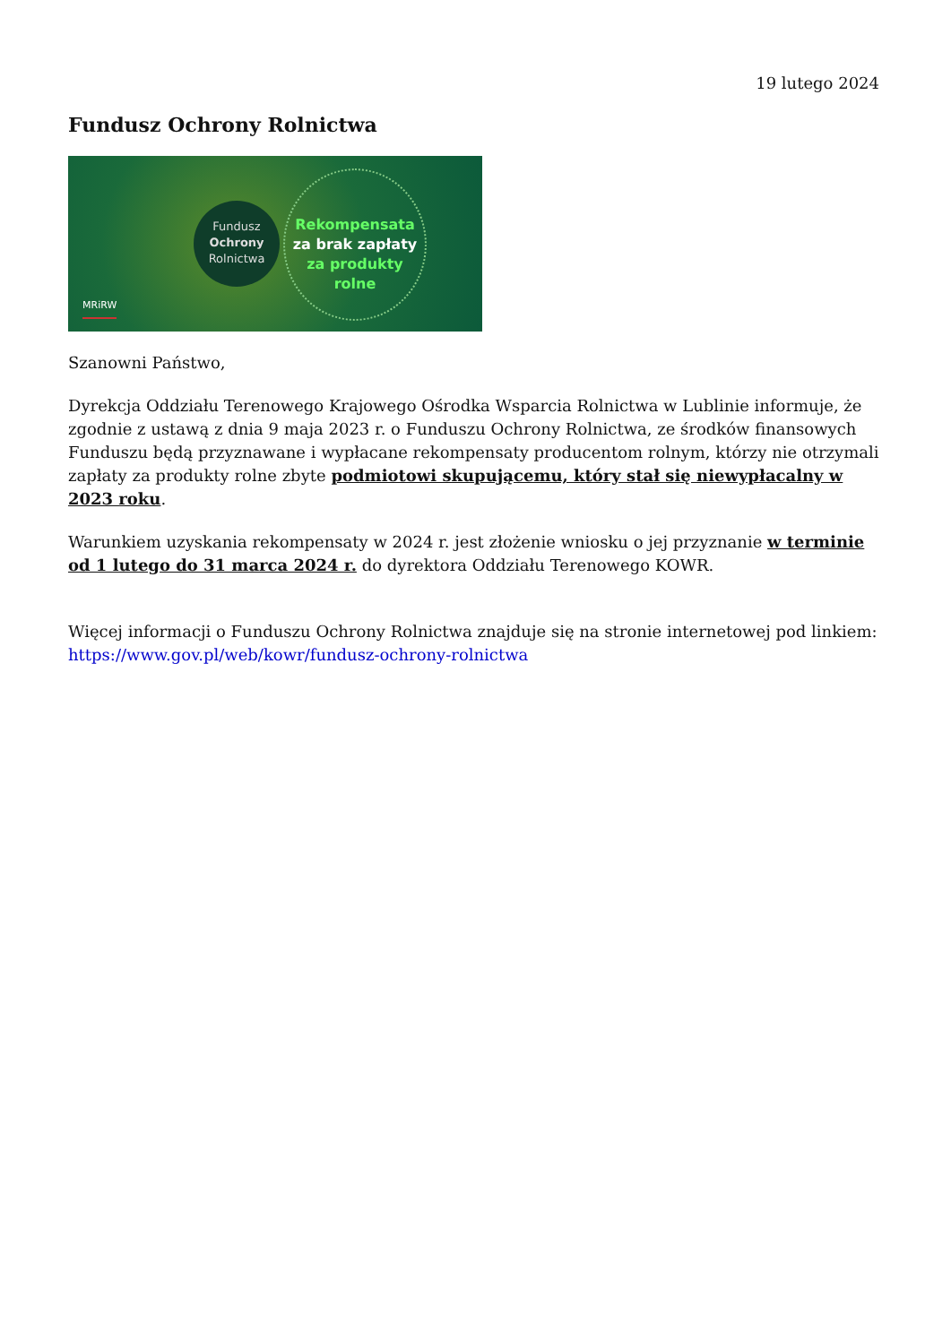19 lutego 2024
Fundusz Ochrony Rolnictwa
Fundusz
Ochrony
Rolnictwa
Rekompensata
za brak zapłaty
za produkty
rolne
MRiRW
Szanowni Państwo,
Dyrekcja Oddziału Terenowego Krajowego Ośrodka Wsparcia Rolnictwa w Lublinie informuje, że zgodnie z ustawą z dnia 9 maja 2023 r. o Funduszu Ochrony Rolnictwa, ze środków finansowych Funduszu będą przyznawane i wypłacane rekompensaty producentom rolnym, którzy nie otrzymali zapłaty za produkty rolne zbyte podmiotowi skupującemu, który stał się niewypłacalny w 2023 roku.
Warunkiem uzyskania rekompensaty w 2024 r. jest złożenie wniosku o jej przyznanie w terminie od 1 lutego do 31 marca 2024 r. do dyrektora Oddziału Terenowego KOWR.
Więcej informacji o Funduszu Ochrony Rolnictwa znajduje się na stronie internetowej pod linkiem: https://www.gov.pl/web/kowr/fundusz-ochrony-rolnictwa